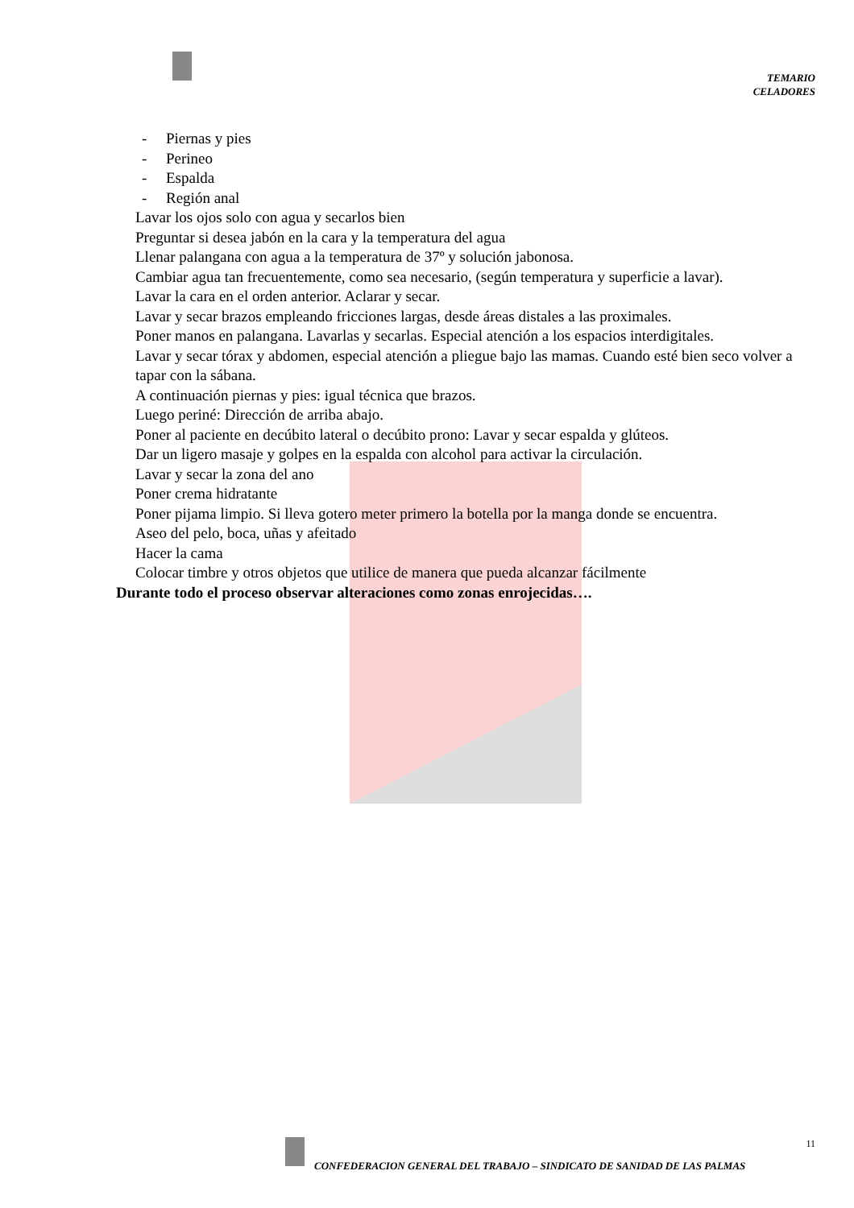TEMARIO
CELADORES
- Piernas y pies
- Perineo
- Espalda
- Región anal
Lavar los ojos solo con agua y secarlos bien
Preguntar si desea jabón en la cara y la temperatura del agua
Llenar palangana con agua a la temperatura de 37º y solución jabonosa.
Cambiar agua tan frecuentemente, como sea necesario, (según temperatura y superficie a lavar).
Lavar la cara en el orden anterior. Aclarar y secar.
Lavar y secar brazos empleando fricciones largas, desde áreas distales a las proximales.
Poner manos en palangana. Lavarlas y secarlas. Especial atención a los espacios interdigitales.
Lavar y secar tórax y abdomen, especial atención a pliegue bajo las mamas. Cuando esté bien seco volver a tapar con la sábana.
A continuación piernas y pies: igual técnica que brazos.
Luego periné: Dirección de arriba abajo.
Poner al paciente en decúbito lateral o decúbito prono: Lavar y secar espalda y glúteos.
Dar un ligero masaje y golpes en la espalda con alcohol para activar la circulación.
Lavar y secar la zona del ano
Poner crema hidratante
Poner pijama limpio. Si lleva gotero meter primero la botella por la manga donde se encuentra.
Aseo del pelo, boca, uñas y afeitado
Hacer la cama
Colocar timbre y otros objetos que utilice de manera que pueda alcanzar fácilmente
Durante todo el proceso observar alteraciones como zonas enrojecidas….
11
CONFEDERACION GENERAL DEL TRABAJO – SINDICATO DE SANIDAD DE LAS PALMAS